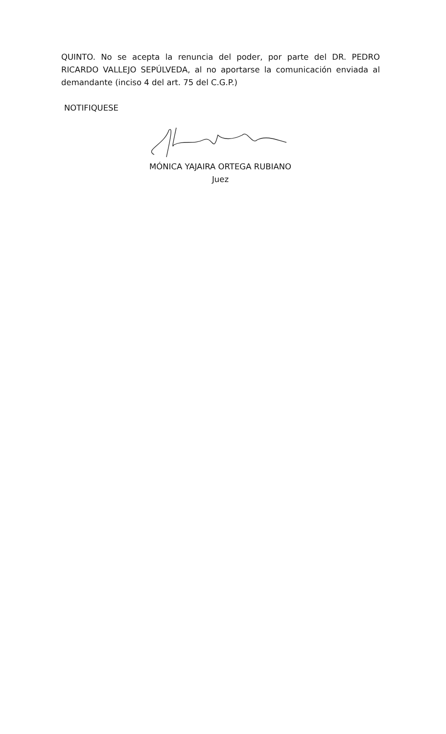QUINTO. No se acepta la renuncia del poder, por parte del DR. PEDRO RICARDO VALLEJO SEPÚLVEDA, al no aportarse la comunicación enviada al demandante (inciso 4 del art. 75 del C.G.P.)
NOTIFIQUESE
MÓNICA YAJAIRA ORTEGA RUBIANO
Juez